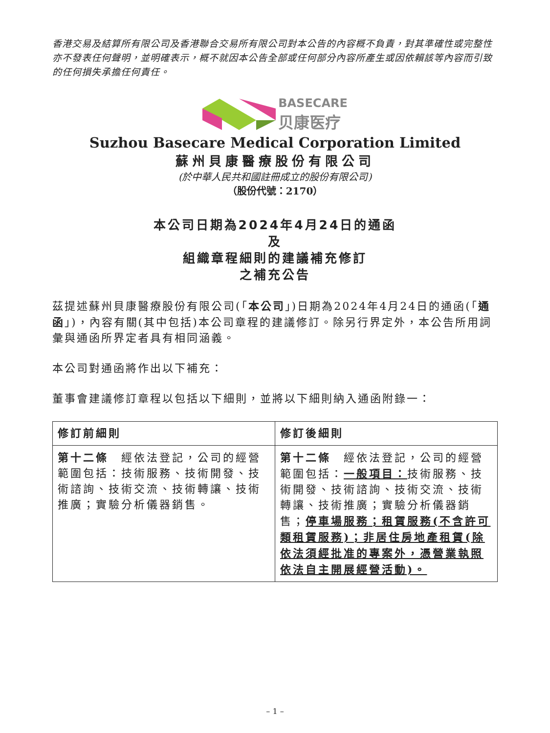香港交易及結算所有限公司及香港聯合交易所有限公司對本公告的內容概不負責，對其準確性或完整性亦不發表任何聲明，並明確表示，概不就因本公告全部或任何部分內容所產生或因依賴該等內容而引致的任何損失承擔任何責任。
BASECARE
贝康医疗
Suzhou Basecare Medical Corporation Limited
蘇州貝康醫療股份有限公司
(於中華人民共和國註冊成立的股份有限公司)
（股份代號：2170）
本公司日期為2024年4月24日的通函
及
組織章程細則的建議補充修訂
之補充公告
茲提述蘇州貝康醫療股份有限公司(「本公司」)日期為2024年4月24日的通函(「通函」)，內容有關(其中包括)本公司章程的建議修訂。除另行界定外，本公告所用詞彙與通函所界定者具有相同涵義。
本公司對通函將作出以下補充：
董事會建議修訂章程以包括以下細則，並將以下細則納入通函附錄一：
| 修訂前細則 | 修訂後細則 |
| --- | --- |
| 第十二條 經依法登記，公司的經營範圍包括：技術服務、技術開發、技術諮詢、技術交流、技術轉讓、技術推廣；實驗分析儀器銷售。 | 第十二條 經依法登記，公司的經營範圍包括： 一般項目： 技術服務、技術開發、技術諮詢、技術交流、技術轉讓、技術推廣；實驗分析儀器銷售； 停車場服務；租賃服務(不含許可類租賃服務)；非居住房地產租賃(除依法須經批准的專案外，憑營業執照依法自主開展經營活動)。 |
– 1 –